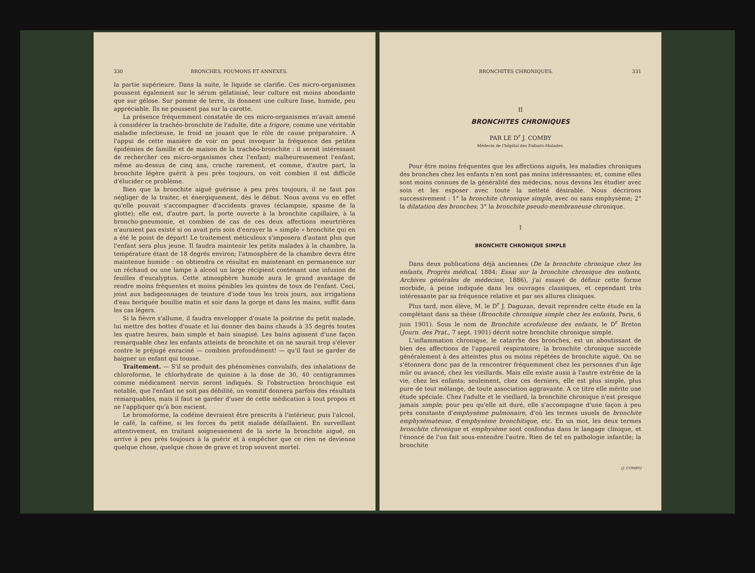330 BRONCHES, POUMONS ET ANNEXES.
la partie supérieure. Dans la suite, le liquide se clarifie. Ces micro-organismes poussent également sur le sérum gélatinisé, leur culture est moins abondante que sur gélose. Sur pomme de terre, ils donnent une culture lisse, humide, peu appréciable. Ils ne poussent pas sur la carotte.
La présence fréquemment constatée de ces micro-organismes m'avait amené à considérer la trachéo-bronchite de l'adulte, dite a frigore, comme une véritable maladie infectieuse, le froid ne jouant que le rôle de cause préparatoire. A l'appui de cette manière de voir on peut invoquer la fréquence des petites épidémies de famille et de maison de la trachéo-bronchite : il serait intéressant de rechercher ces micro-organismes chez l'enfant; malheureusement l'enfant, même au-dessus de cinq ans, crache rarement, et comme, d'autre part, la bronchite légère guérit à peu près toujours, on voit combien il est difficile d'élucider ce problème.
Bien que la bronchite aiguë guérisse à peu près toujours, il ne faut pas négliger de la traiter, et énergiquement, dès le début. Nous avons vu en effet qu'elle pouvait s'accompagner d'accidents graves (éclampsie, spasme de la glotte); elle est, d'autre part, la porte ouverte à la bronchite capillaire, à la broncho-pneumonie, et combien de cas de ces deux affections meurtrières n'auraient pas existé si on avait pris soin d'enrayer la « simple » bronchite qui en a été le point de départ! Le traitement méticuleux s'imposera d'autant plus que l'enfant sera plus jeune. Il faudra maintenir les petits malades à la chambre, la température étant de 18 degrés environ; l'atmosphère de la chambre devra être maintenue humide : on obtiendra ce résultat en maintenant en permanence sur un réchaud ou une lampe à alcool un large récipient contenant une infusion de feuilles d'eucalyptus. Cette atmosphère humide aura le grand avantage de rendre moins fréquentes et moins pénibles les quintes de toux de l'enfant. Ceci, joint aux badigeonnages de teinture d'iode tous les trois jours, aux irrigations d'eau boriquée bouillie matin et soir dans la gorge et dans les mains, suffit dans les cas légers.
Si la fièvre s'allume, il faudra envelopper d'ouate la poitrine du petit malade, lui mettre des bottes d'ouate et lui donner des bains chauds à 35 degrés toutes les quatre heures, bain simple et bain sinapisé. Les bains agissent d'une façon remarquable chez les enfants atteints de bronchite et on ne saurait trop s'élever contre le préjugé enraciné — combien profondément! — qu'il faut se garder de baigner un enfant qui tousse.
Traitement. — S'il se produit des phénomènes convulsifs, des inhalations de chloroforme, le chlorhydrate de quinine à la dose de 30, 40 centigrammes comme médicament nervin seront indiqués. Si l'obstruction bronchique est notable, que l'enfant ne soit pas débilité, un vomitif donnera parfois des résultats remarquables, mais il faut se garder d'user de cette médication à tout propos et ne l'appliquer qu'à bon escient.
Le bromoforme, la codéine devraient être prescrits à l'intérieur, puis l'alcool, le café, la caféine, si les forces du petit malade défaillaient. En surveillant attentivement, en traitant soigneusement de la sorte la bronchite aiguë, on arrive à peu près toujours à la guérir et à empêcher que ce rien ne devienne quelque chose, quelque chose de grave et trop souvent mortel.
BRONCHITES CHRONIQUES. 331
II
BRONCHITES CHRONIQUES
PAR LE D<sup>r</sup> J. COMBY
Médecin de l'hôpital des Enfants-Malades.
Pour être moins fréquentes que les affections aiguës, les maladies chroniques des bronches chez les enfants n'en sont pas moins intéressantes; et, comme elles sont moins connues de la généralité des médecins, nous devons les étudier avec soin et les exposer avec toute la netteté désirable. Nous décrirons successivement : 1° la bronchite chronique simple, avec ou sans emphysème; 2° la dilatation des bronches; 3° la bronchite pseudo-membraneuse chronique.
I
BRONCHITE CHRONIQUE SIMPLE
Dans deux publications déjà anciennes (De la bronchite chronique chez les enfants, Progrès médical, 1884; Essai sur la bronchite chronique des enfants, Archives générales de médecine, 1886), j'ai essayé de définir cette forme morbide, à peine indiquée dans les ouvrages classiques, et cependant très intéressante par sa fréquence relative et par ses allures cliniques.
Plus tard, mon élève, M. le D<sup>r</sup> J. Daguzan, devait reprendre cette étude en la complétant dans sa thèse (Bronchite chronique simple chez les enfants, Paris, 6 juin 1901). Sous le nom de Bronchite scrofuleuse des enfants, le D<sup>r</sup> Breton (Journ. des Prat., 7 sept. 1901) décrit notre bronchite chronique simple.
L'inflammation chronique, le catarrhe des bronches, est un aboutissant de bien des affections de l'appareil respiratoire; la bronchite chronique succède généralement à des atteintes plus ou moins répétées de bronchite aiguë. On ne s'étonnera donc pas de la rencontrer fréquemment chez les personnes d'un âge mûr ou avancé, chez les vieillards. Mais elle existe aussi à l'autre extrême de la vie, chez les enfants; seulement, chez ces derniers, elle est plus simple, plus pure de tout mélange, de toute association aggravante. A ce titre elle mérite une étude spéciale. Chez l'adulte et le vieillard, la bronchite chronique n'est presque jamais simple; pour peu qu'elle ait duré, elle s'accompagne d'une façon à peu près constante d'emphysème pulmonaire, d'où les termes usuels de bronchite emphysémateuse, d'emphysème bronchitique, etc. En un mot, les deux termes bronchite chronique et emphysème sont confondus dans le langage clinique, et l'énoncé de l'un fait sous-entendre l'autre. Rien de tel en pathologie infantile; la bronchite
[J. COMBY]